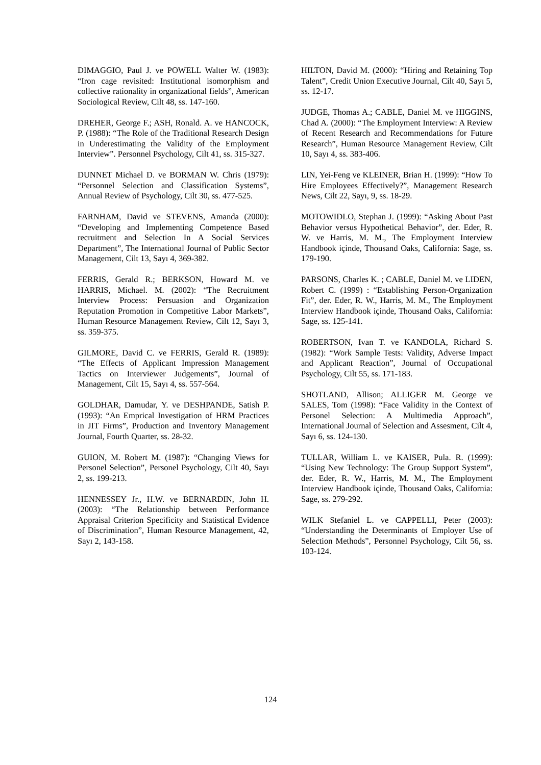DIMAGGIO, Paul J. ve POWELL Walter W. (1983): “Iron cage revisited: Institutional isomorphism and collective rationality in organizational fields”, American Sociological Review, Cilt 48, ss. 147-160.
DREHER, George F.; ASH, Ronald. A. ve HANCOCK, P. (1988): “The Role of the Traditional Research Design in Underestimating the Validity of the Employment Interview”. Personnel Psychology, Cilt 41, ss. 315-327.
DUNNET Michael D. ve BORMAN W. Chris (1979): “Personnel Selection and Classification Systems”, Annual Review of Psychology, Cilt 30, ss. 477-525.
FARNHAM, David ve STEVENS, Amanda (2000): “Developing and Implementing Competence Based recruitment and Selection In A Social Services Department”, The International Journal of Public Sector Management, Cilt 13, Sayı 4, 369-382.
FERRIS, Gerald R.; BERKSON, Howard M. ve HARRIS, Michael. M. (2002): “The Recruitment Interview Process: Persuasion and Organization Reputation Promotion in Competitive Labor Markets”, Human Resource Management Review, Cilt 12, Sayı 3, ss. 359-375.
GILMORE, David C. ve FERRIS, Gerald R. (1989): “The Effects of Applicant Impression Management Tactics on Interviewer Judgements”, Journal of Management, Cilt 15, Sayı 4, ss. 557-564.
GOLDHAR, Damudar, Y. ve DESHPANDE, Satish P. (1993): “An Emprical Investigation of HRM Practices in JIT Firms”, Production and Inventory Management Journal, Fourth Quarter, ss. 28-32.
GUION, M. Robert M. (1987): “Changing Views for Personel Selection”, Personel Psychology, Cilt 40, Sayı 2, ss. 199-213.
HENNESSEY Jr., H.W. ve BERNARDIN, John H. (2003): “The Relationship between Performance Appraisal Criterion Specificity and Statistical Evidence of Discrimination”, Human Resource Management, 42, Sayı 2, 143-158.
HILTON, David M. (2000): “Hiring and Retaining Top Talent”, Credit Union Executive Journal, Cilt 40, Sayı 5, ss. 12-17.
JUDGE, Thomas A.; CABLE, Daniel M. ve HIGGINS, Chad A. (2000): “The Employment Interview: A Review of Recent Research and Recommendations for Future Research”, Human Resource Management Review, Cilt 10, Sayı 4, ss. 383-406.
LIN, Yei-Feng ve KLEINER, Brian H. (1999): “How To Hire Employees Effectively?”, Management Research News, Cilt 22, Sayı, 9, ss. 18-29.
MOTOWIDLO, Stephan J. (1999): “Asking About Past Behavior versus Hypothetical Behavior”, der. Eder, R. W. ve Harris, M. M., The Employment Interview Handbook içinde, Thousand Oaks, California: Sage, ss. 179-190.
PARSONS, Charles K. ; CABLE, Daniel M. ve LIDEN, Robert C. (1999) : “Establishing Person-Organization Fit”, der. Eder, R. W., Harris, M. M., The Employment Interview Handbook içinde, Thousand Oaks, California: Sage, ss. 125-141.
ROBERTSON, Ivan T. ve KANDOLA, Richard S. (1982): “Work Sample Tests: Validity, Adverse Impact and Applicant Reaction”, Journal of Occupational Psychology, Cilt 55, ss. 171-183.
SHOTLAND, Allison; ALLIGER M. George ve SALES, Tom (1998): “Face Validity in the Context of Personel Selection: A Multimedia Approach”, International Journal of Selection and Assesment, Cilt 4, Sayı 6, ss. 124-130.
TULLAR, William L. ve KAISER, Pula. R. (1999): “Using New Technology: The Group Support System”, der. Eder, R. W., Harris, M. M., The Employment Interview Handbook içinde, Thousand Oaks, California: Sage, ss. 279-292.
WILK Stefaniel L. ve CAPPELLI, Peter (2003): “Understanding the Determinants of Employer Use of Selection Methods”, Personnel Psychology, Cilt 56, ss. 103-124.
124